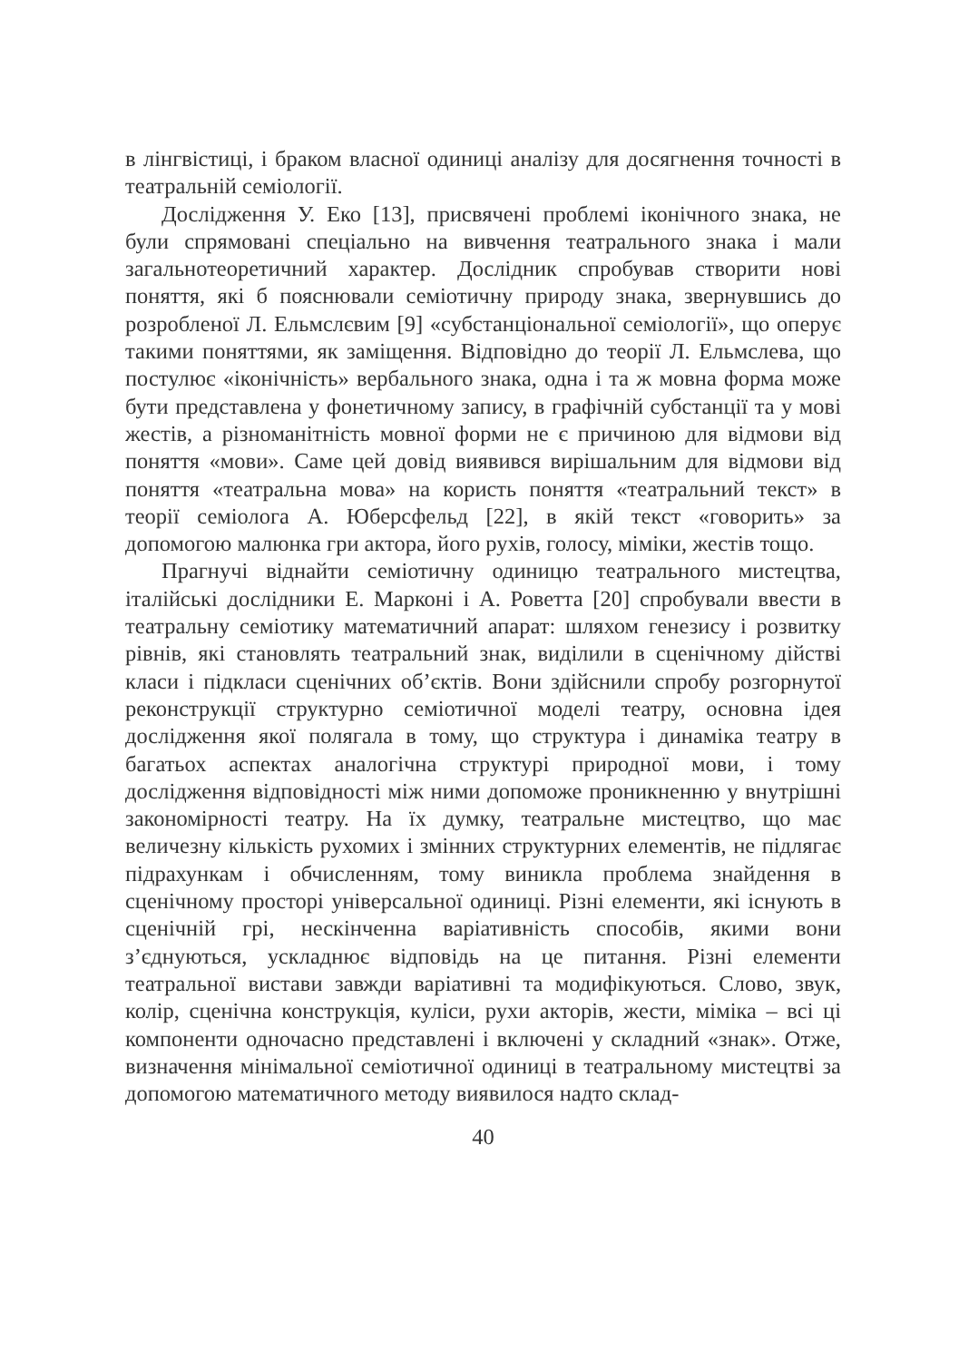в лінгвістиці, і браком власної одиниці аналізу для досягнення точності в театральній семіології.
Дослідження У. Еко [13], присвячені проблемі іконічного знака, не були спрямовані спеціально на вивчення театрального знака і мали загальнотеоретичний характер. Дослідник спробував створити нові поняття, які б пояснювали семіотичну природу знака, звернувшись до розробленої Л. Ельмслєвим [9] «субстанціональної семіології», що оперує такими поняттями, як заміщення. Відповідно до теорії Л. Ельмслева, що постулює «іконічність» вербального знака, одна і та ж мовна форма може бути представлена у фонетичному запису, в графічній субстанції та у мові жестів, а різноманітність мовної форми не є причиною для відмови від поняття «мови». Саме цей довід виявився вирішальним для відмови від поняття «театральна мова» на користь поняття «театральний текст» в теорії семіолога А. Юберсфельд [22], в якій текст «говорить» за допомогою малюнка гри актора, його рухів, голосу, міміки, жестів тощо.
Прагнучі віднайти семіотичну одиницю театрального мистецтва, італійські дослідники Е. Марконі і А. Роветта [20] спробували ввести в театральну семіотику математичний апарат: шляхом генезису і розвитку рівнів, які становлять театральний знак, виділили в сценічному дійстві класи і підкласи сценічних об’єктів. Вони здійснили спробу розгорнутої реконструкції структурно семіотичної моделі театру, основна ідея дослідження якої полягала в тому, що структура і динаміка театру в багатьох аспектах аналогічна структурі природної мови, і тому дослідження відповідності між ними допоможе проникненню у внутрішні закономірності театру. На їх думку, театральне мистецтво, що має величезну кількість рухомих і змінних структурних елементів, не підлягає підрахункам і обчисленням, тому виникла проблема знайдення в сценічному просторі універсальної одиниці. Різні елементи, які існують в сценічній грі, нескінченна варіативність способів, якими вони з’єднуються, ускладнює відповідь на це питання. Різні елементи театральної вистави завжди варіативні та модифікуються. Слово, звук, колір, сценічна конструкція, куліси, рухи акторів, жести, міміка – всі ці компоненти одночасно представлені і включені у складний «знак». Отже, визначення мінімальної семіотичної одиниці в театральному мистецтві за допомогою математичного методу виявилося надто склад-
40